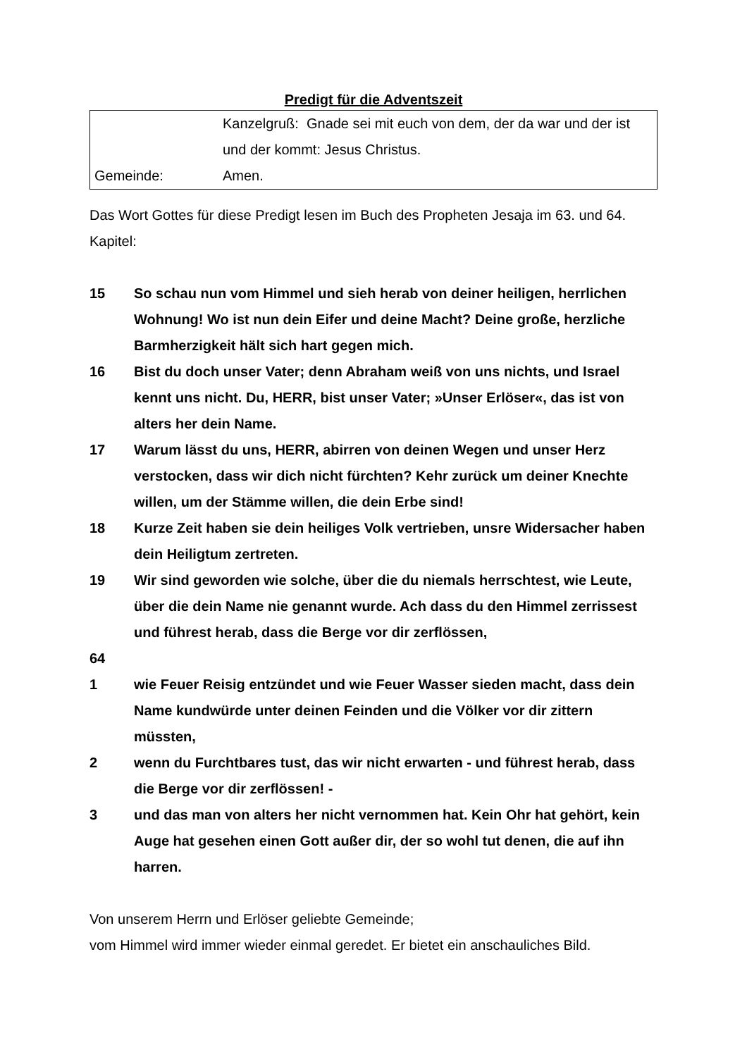Predigt für die Adventszeit
Kanzelgruß: Gnade sei mit euch von dem, der da war und der ist und der kommt: Jesus Christus.
Gemeinde:
Amen.
Das Wort Gottes für diese Predigt lesen im Buch des Propheten Jesaja im 63. und 64. Kapitel:
15
So schau nun vom Himmel und sieh herab von deiner heiligen, herrlichen Wohnung! Wo ist nun dein Eifer und deine Macht? Deine große, herzliche Barmherzigkeit hält sich hart gegen mich.
16
Bist du doch unser Vater; denn Abraham weiß von uns nichts, und Israel kennt uns nicht. Du, HERR, bist unser Vater; »Unser Erlöser«, das ist von alters her dein Name.
17
Warum lässt du uns, HERR, abirren von deinen Wegen und unser Herz verstocken, dass wir dich nicht fürchten? Kehr zurück um deiner Knechte willen, um der Stämme willen, die dein Erbe sind!
18
Kurze Zeit haben sie dein heiliges Volk vertrieben, unsre Widersacher haben dein Heiligtum zertreten.
19
Wir sind geworden wie solche, über die du niemals herrschtest, wie Leute, über die dein Name nie genannt wurde. Ach dass du den Himmel zerrissest und führest herab, dass die Berge vor dir zerflössen,
64
1
wie Feuer Reisig entzündet und wie Feuer Wasser sieden macht, dass dein Name kundwürde unter deinen Feinden und die Völker vor dir zittern müssten,
2
wenn du Furchtbares tust, das wir nicht erwarten - und führest herab, dass die Berge vor dir zerflössen! -
3
und das man von alters her nicht vernommen hat. Kein Ohr hat gehört, kein Auge hat gesehen einen Gott außer dir, der so wohl tut denen, die auf ihn harren.
Von unserem Herrn und Erlöser geliebte Gemeinde;
vom Himmel wird immer wieder einmal geredet. Er bietet ein anschauliches Bild.